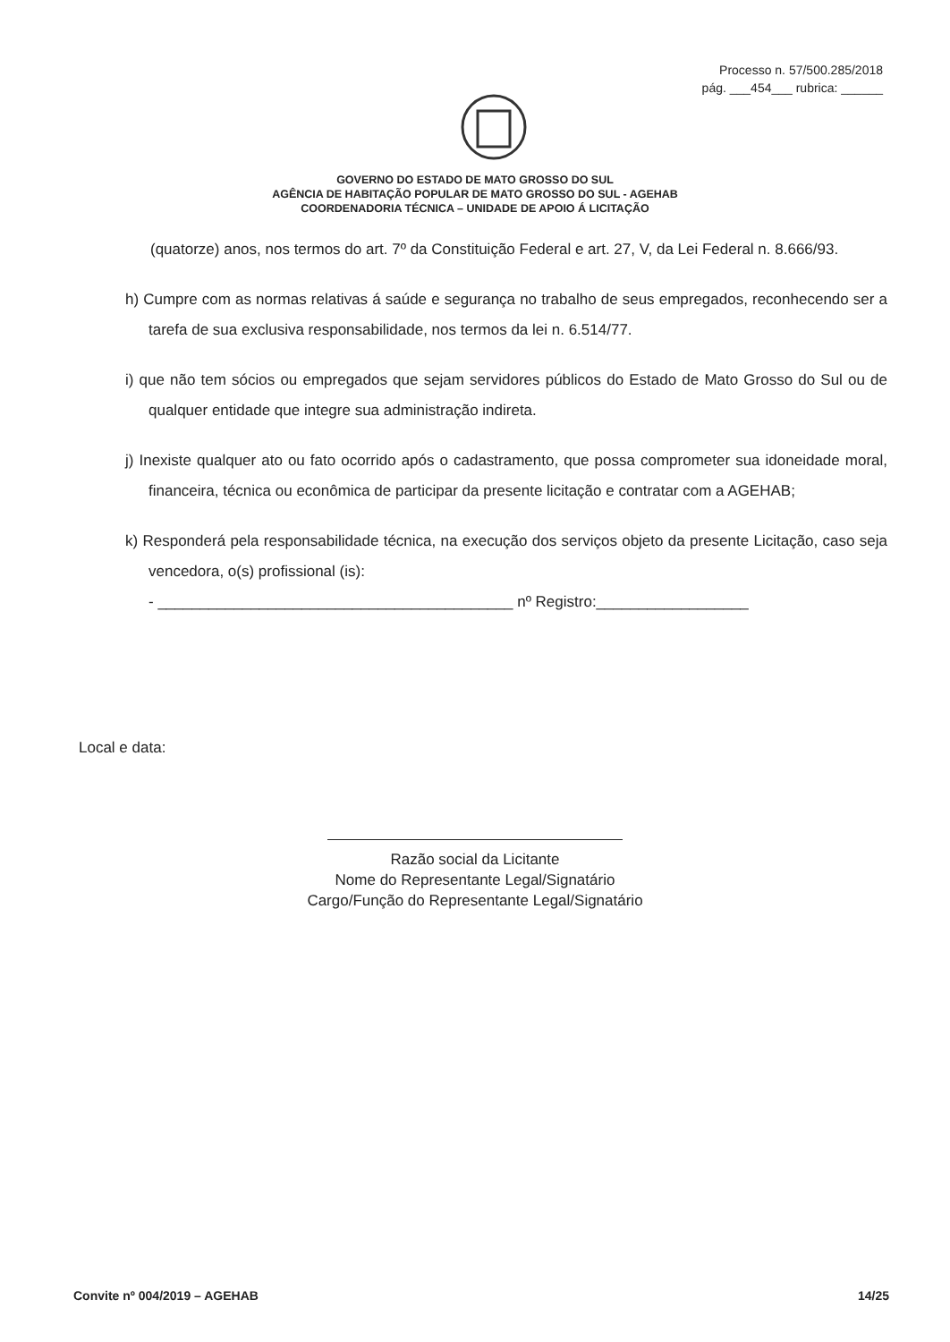Processo n. 57/500.285/2018
pág. ___454___ rubrica: ______
GOVERNO DO ESTADO DE MATO GROSSO DO SUL
AGÊNCIA DE HABITAÇÃO POPULAR DE MATO GROSSO DO SUL - AGEHAB
COORDENADORIA TÉCNICA – UNIDADE DE APOIO Á LICITAÇÃO
(quatorze) anos, nos termos do art. 7º da Constituição Federal e art. 27, V, da Lei Federal n. 8.666/93.
h) Cumpre com as normas relativas á saúde e segurança no trabalho de seus empregados, reconhecendo ser a tarefa de sua exclusiva responsabilidade, nos termos da lei n. 6.514/77.
i) que não tem sócios ou empregados que sejam servidores públicos do Estado de Mato Grosso do Sul ou de qualquer entidade que integre sua administração indireta.
j) Inexiste qualquer ato ou fato ocorrido após o cadastramento, que possa comprometer sua idoneidade moral, financeira, técnica ou econômica de participar da presente licitação e contratar com a AGEHAB;
k) Responderá pela responsabilidade técnica, na execução dos serviços objeto da presente Licitação, caso seja vencedora, o(s) profissional (is):
- __________________________________________ nº Registro:__________________
Local e data:
Razão social da Licitante
Nome do Representante Legal/Signatário
Cargo/Função do Representante Legal/Signatário
Convite nº 004/2019 – AGEHAB 14/25